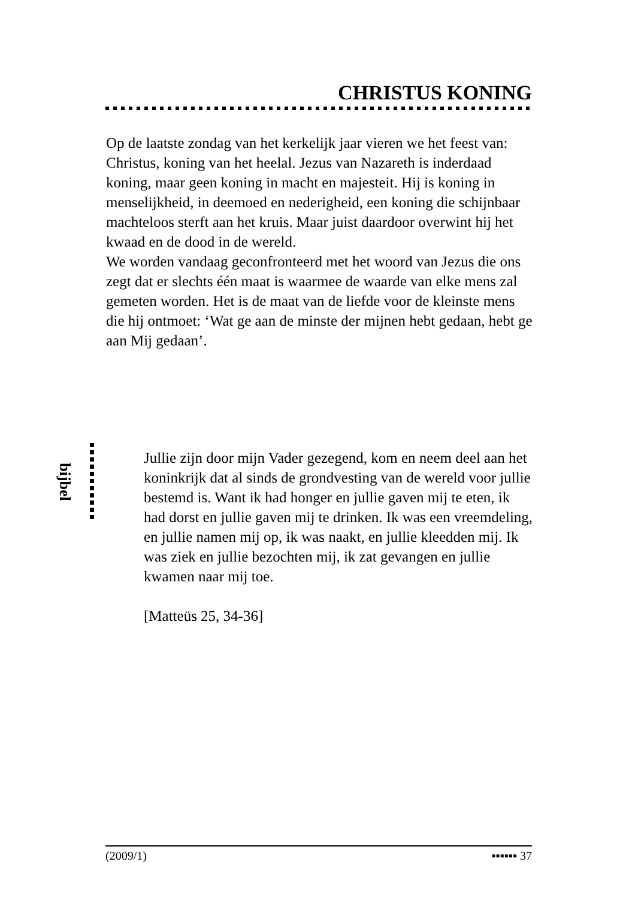CHRISTUS KONING
Op de laatste zondag van het kerkelijk jaar vieren we het feest van: Christus, koning van het heelal. Jezus van Nazareth is inderdaad koning, maar geen koning in macht en majesteit. Hij is koning in menselijkheid, in deemoed en nederigheid, een koning die schijnbaar machteloos sterft aan het kruis. Maar juist daardoor overwint hij het kwaad en de dood in de wereld.
We worden vandaag geconfronteerd met het woord van Jezus die ons zegt dat er slechts één maat is waarmee de waarde van elke mens zal gemeten worden. Het is de maat van de liefde voor de kleinste mens die hij ontmoet: ‘Wat ge aan de minste der mijnen hebt gedaan, hebt ge aan Mij gedaan’.
bijbel
Jullie zijn door mijn Vader gezegend, kom en neem deel aan het koninkrijk dat al sinds de grondvesting van de wereld voor jullie bestemd is. Want ik had honger en jullie gaven mij te eten, ik had dorst en jullie gaven mij te drinken. Ik was een vreemdeling, en jullie namen mij op, ik was naakt, en jullie kleedden mij. Ik was ziek en jullie bezochten mij, ik zat gevangen en jullie kwamen naar mij toe.
[Matteüs 25, 34-36]
(2009/1) ▪▪▪▪▪▪ 37